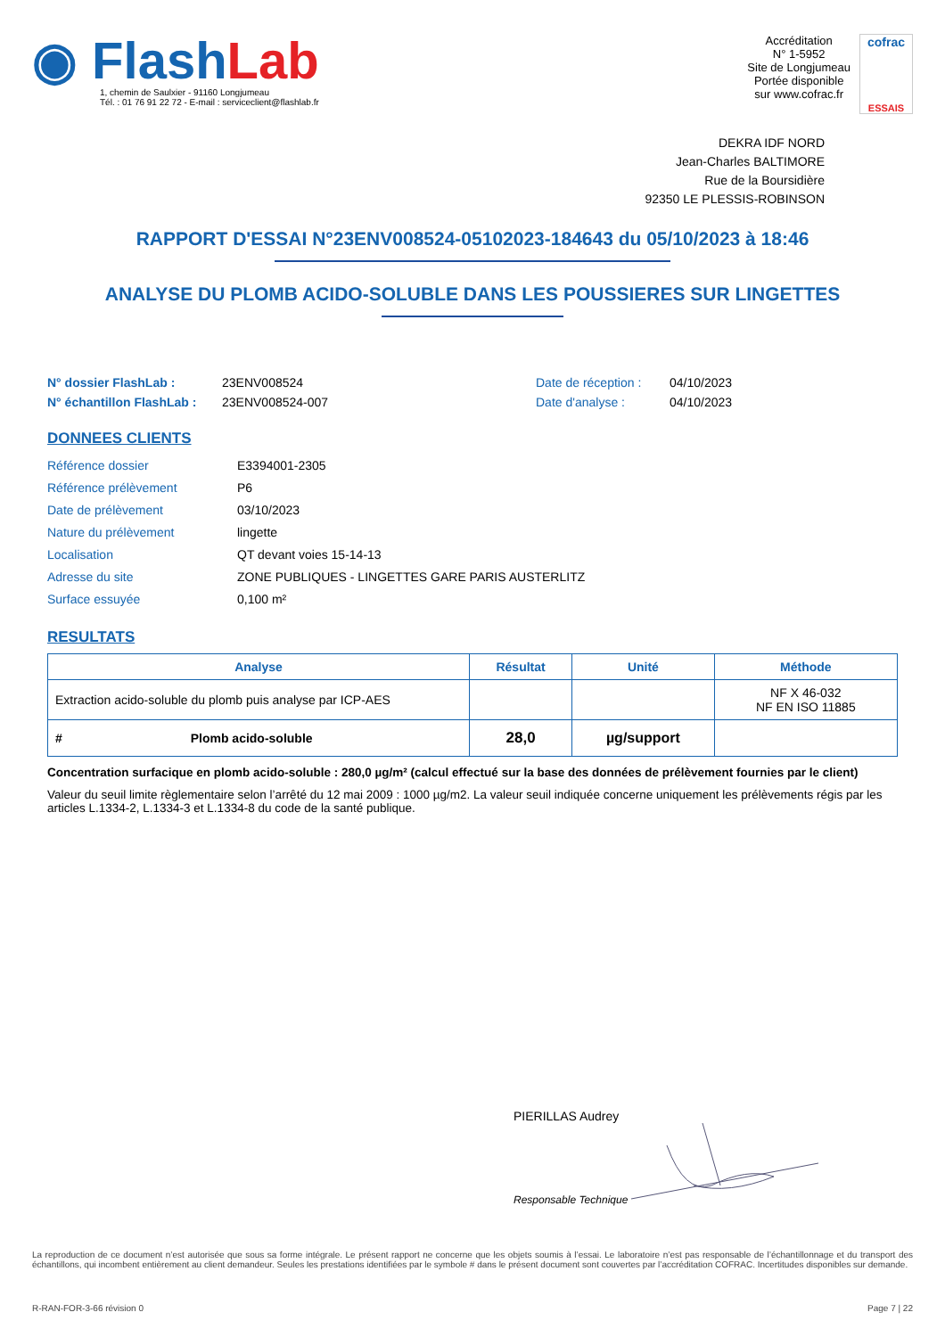◉ FlashLab
1, chemin de Saulxier - 91160 Longjumeau
Tél. : 01 76 91 22 72 - E-mail : serviceclient@flashlab.fr
Accréditation
N° 1-5952
Site de Longjumeau
Portée disponible
sur www.cofrac.fr
cofrac
ESSAIS
DEKRA IDF NORD
Jean-Charles BALTIMORE
Rue de la Boursidière
92350 LE PLESSIS-ROBINSON
RAPPORT D'ESSAI N°23ENV008524-05102023-184643 du 05/10/2023 à 18:46
ANALYSE DU PLOMB ACIDO-SOLUBLE DANS LES POUSSIERES SUR LINGETTES
N° dossier FlashLab : 23ENV008524 Date de réception : 04/10/2023 N° échantillon FlashLab : 23ENV008524-007 Date d'analyse : 04/10/2023
DONNEES CLIENTS
Référence dossier E3394001-2305 Référence prélèvement P6 Date de prélèvement 03/10/2023 Nature du prélèvement lingette Localisation QT devant voies 15-14-13 Adresse du site ZONE PUBLIQUES - LINGETTES GARE PARIS AUSTERLITZ Surface essuyée 0,100 m²
RESULTATS
| Analyse | Résultat | Unité | Méthode |
| --- | --- | --- | --- |
| Extraction acido-soluble du plomb puis analyse par ICP-AES | | | NF X 46-032 NF EN ISO 11885 |
| # Plomb acido-soluble | 28,0 | µg/support | |
Concentration surfacique en plomb acido-soluble : 280,0 µg/m² (calcul effectué sur la base des données de prélèvement fournies par le client)
Valeur du seuil limite règlementaire selon l’arrêté du 12 mai 2009 : 1000 µg/m2. La valeur seuil indiquée concerne uniquement les prélèvements régis par les articles L.1334-2, L.1334-3 et L.1334-8 du code de la santé publique.
PIERILLAS Audrey
Responsable Technique
La reproduction de ce document n’est autorisée que sous sa forme intégrale. Le présent rapport ne concerne que les objets soumis à l’essai. Le laboratoire n’est pas responsable de l’échantillonnage et du transport des échantillons, qui incombent entièrement au client demandeur. Seules les prestations identifiées par le symbole # dans le présent document sont couvertes par l’accréditation COFRAC. Incertitudes disponibles sur demande.
R-RAN-FOR-3-66 révision 0 Page 7 | 22